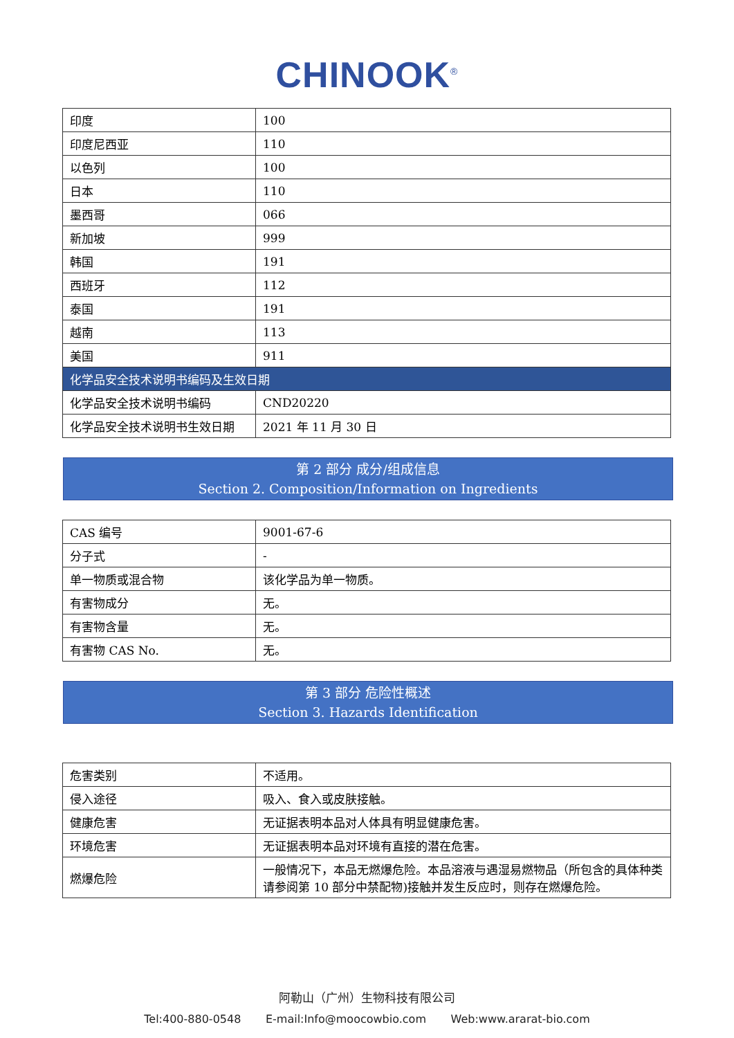CHINOOK<sup>®</sup>
| 印度 | 100 |
| 印度尼西亚 | 110 |
| 以色列 | 100 |
| 日本 | 110 |
| 墨西哥 | 066 |
| 新加坡 | 999 |
| 韩国 | 191 |
| 西班牙 | 112 |
| 泰国 | 191 |
| 越南 | 113 |
| 美国 | 911 |
| 化学品安全技术说明书编码及生效日期 | |
| 化学品安全技术说明书编码 | CND20220 |
| 化学品安全技术说明书生效日期 | 2021 年 11 月 30 日 |
第 2 部分 成分/组成信息
Section 2. Composition/Information on Ingredients
| CAS 编号 | 9001-67-6 |
| 分子式 | - |
| 单一物质或混合物 | 该化学品为单一物质。 |
| 有害物成分 | 无。 |
| 有害物含量 | 无。 |
| 有害物 CAS No. | 无。 |
第 3 部分 危险性概述
Section 3. Hazards Identification
| 危害类别 | 不适用。 |
| 侵入途径 | 吸入、食入或皮肤接触。 |
| 健康危害 | 无证据表明本品对人体具有明显健康危害。 |
| 环境危害 | 无证据表明本品对环境有直接的潜在危害。 |
| 燃爆危险 | 一般情况下，本品无燃爆危险。本品溶液与遇湿易燃物品（所包含的具体种类请参阅第 10 部分中禁配物)接触并发生反应时，则存在燃爆危险。 |
阿勒山（广州）生物科技有限公司
Tel:400-880-0548 E-mail:Info@moocowbio.com Web:www.ararat-bio.com